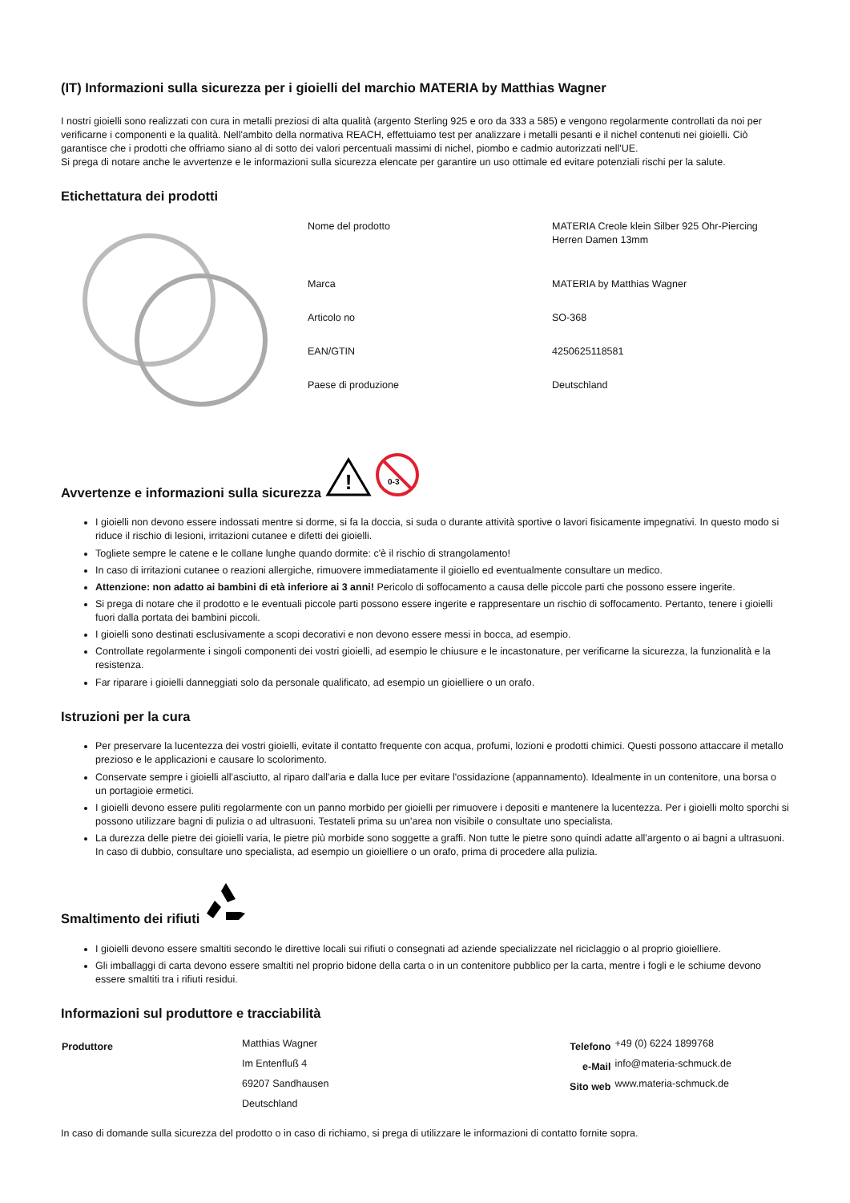(IT) Informazioni sulla sicurezza per i gioielli del marchio MATERIA by Matthias Wagner
I nostri gioielli sono realizzati con cura in metalli preziosi di alta qualità (argento Sterling 925 e oro da 333 a 585) e vengono regolarmente controllati da noi per verificarne i componenti e la qualità. Nell'ambito della normativa REACH, effettuiamo test per analizzare i metalli pesanti e il nichel contenuti nei gioielli. Ciò garantisce che i prodotti che offriamo siano al di sotto dei valori percentuali massimi di nichel, piombo e cadmio autorizzati nell'UE.
Si prega di notare anche le avvertenze e le informazioni sulla sicurezza elencate per garantire un uso ottimale ed evitare potenziali rischi per la salute.
Etichettatura dei prodotti
| Nome del prodotto | MATERIA Creole klein Silber 925 Ohr-Piercing Herren Damen 13mm |
| Marca | MATERIA by Matthias Wagner |
| Articolo no | SO-368 |
| EAN/GTIN | 4250625118581 |
| Paese di produzione | Deutschland |
Avvertenze e informazioni sulla sicurezza
!
0-3
I gioielli non devono essere indossati mentre si dorme, si fa la doccia, si suda o durante attività sportive o lavori fisicamente impegnativi. In questo modo si riduce il rischio di lesioni, irritazioni cutanee e difetti dei gioielli.
Togliete sempre le catene e le collane lunghe quando dormite: c'è il rischio di strangolamento!
In caso di irritazioni cutanee o reazioni allergiche, rimuovere immediatamente il gioiello ed eventualmente consultare un medico.
Attenzione: non adatto ai bambini di età inferiore ai 3 anni! Pericolo di soffocamento a causa delle piccole parti che possono essere ingerite.
Si prega di notare che il prodotto e le eventuali piccole parti possono essere ingerite e rappresentare un rischio di soffocamento. Pertanto, tenere i gioielli fuori dalla portata dei bambini piccoli.
I gioielli sono destinati esclusivamente a scopi decorativi e non devono essere messi in bocca, ad esempio.
Controllate regolarmente i singoli componenti dei vostri gioielli, ad esempio le chiusure e le incastonature, per verificarne la sicurezza, la funzionalità e la resistenza.
Far riparare i gioielli danneggiati solo da personale qualificato, ad esempio un gioielliere o un orafo.
Istruzioni per la cura
Per preservare la lucentezza dei vostri gioielli, evitate il contatto frequente con acqua, profumi, lozioni e prodotti chimici. Questi possono attaccare il metallo prezioso e le applicazioni e causare lo scolorimento.
Conservate sempre i gioielli all'asciutto, al riparo dall'aria e dalla luce per evitare l'ossidazione (appannamento). Idealmente in un contenitore, una borsa o un portagioie ermetici.
I gioielli devono essere puliti regolarmente con un panno morbido per gioielli per rimuovere i depositi e mantenere la lucentezza. Per i gioielli molto sporchi si possono utilizzare bagni di pulizia o ad ultrasuoni. Testateli prima su un'area non visibile o consultate uno specialista.
La durezza delle pietre dei gioielli varia, le pietre più morbide sono soggette a graffi. Non tutte le pietre sono quindi adatte all'argento o ai bagni a ultrasuoni. In caso di dubbio, consultare uno specialista, ad esempio un gioielliere o un orafo, prima di procedere alla pulizia.
Smaltimento dei rifiuti
I gioielli devono essere smaltiti secondo le direttive locali sui rifiuti o consegnati ad aziende specializzate nel riciclaggio o al proprio gioielliere.
Gli imballaggi di carta devono essere smaltiti nel proprio bidone della carta o in un contenitore pubblico per la carta, mentre i fogli e le schiume devono essere smaltiti tra i rifiuti residui.
Informazioni sul produttore e tracciabilità
| Produttore | Matthias Wagner | Telefono | +49 (0) 6224 1899768 |
| | Im Entenfluß 4 | e-Mail | info@materia-schmuck.de |
| | 69207 Sandhausen | Sito web | www.materia-schmuck.de |
| | Deutschland | | |
In caso di domande sulla sicurezza del prodotto o in caso di richiamo, si prega di utilizzare le informazioni di contatto fornite sopra.